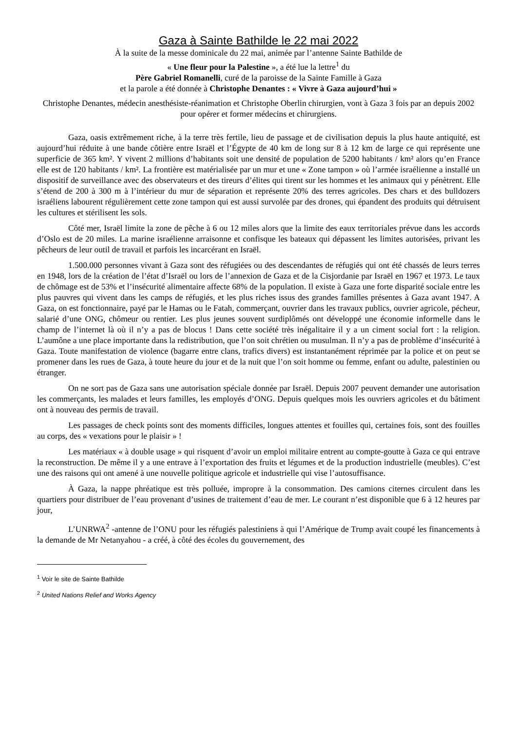Gaza à Sainte Bathilde le 22 mai 2022
À la suite de la messe dominicale du 22 mai, animée par l’antenne Sainte Bathilde de
« Une fleur pour la Palestine », a été lue la lettre<sup>1</sup> du
Père Gabriel Romanelli, curé de la paroisse de la Sainte Famille à Gaza
et la parole a été donnée à Christophe Denantes : « Vivre à Gaza aujourd’hui »
Christophe Denantes, médecin anesthésiste-réanimation et Christophe Oberlin chirurgien, vont à Gaza 3 fois par an depuis 2002 pour opérer et former médecins et chirurgiens.
Gaza, oasis extrêmement riche, à la terre très fertile, lieu de passage et de civilisation depuis la plus haute antiquité, est aujourd’hui réduite à une bande côtière entre Israël et l’Égypte de 40 km de long sur 8 à 12 km de large ce qui représente une superficie de 365 km². Y vivent 2 millions d’habitants soit une densité de population de 5200 habitants / km² alors qu’en France elle est de 120 habitants / km². La frontière est matérialisée par un mur et une « Zone tampon » où l’armée israélienne a installé un dispositif de surveillance avec des observateurs et des tireurs d’élites qui tirent sur les hommes et les animaux qui y pénètrent. Elle s’étend de 200 à 300 m à l’intérieur du mur de séparation et représente 20% des terres agricoles. Des chars et des bulldozers israéliens labourent régulièrement cette zone tampon qui est aussi survolée par des drones, qui épandent des produits qui détruisent les cultures et stérilisent les sols.
Côté mer, Israël limite la zone de pêche à 6 ou 12 miles alors que la limite des eaux territoriales prévue dans les accords d’Oslo est de 20 miles. La marine israélienne arraisonne et confisque les bateaux qui dépassent les limites autorisées, privant les pêcheurs de leur outil de travail et parfois les incarcérant en Israël.
1.500.000 personnes vivant à Gaza sont des réfugiées ou des descendantes de réfugiés qui ont été chassés de leurs terres en 1948, lors de la création de l’état d’Israël ou lors de l’annexion de Gaza et de la Cisjordanie par Israël en 1967 et 1973. Le taux de chômage est de 53% et l’insécurité alimentaire affecte 68% de la population. Il existe à Gaza une forte disparité sociale entre les plus pauvres qui vivent dans les camps de réfugiés, et les plus riches issus des grandes familles présentes à Gaza avant 1947. A Gaza, on est fonctionnaire, payé par le Hamas ou le Fatah, commerçant, ouvrier dans les travaux publics, ouvrier agricole, pécheur, salarié d’une ONG, chômeur ou rentier. Les plus jeunes souvent surdiplômés ont développé une économie informelle dans le champ de l’internet là où il n’y a pas de blocus ! Dans cette société très inégalitaire il y a un ciment social fort : la religion. L’aumône a une place importante dans la redistribution, que l’on soit chrétien ou musulman. Il n’y a pas de problème d’insécurité à Gaza. Toute manifestation de violence (bagarre entre clans, trafics divers) est instantanément réprimée par la police et on peut se promener dans les rues de Gaza, à toute heure du jour et de la nuit que l’on soit homme ou femme, enfant ou adulte, palestinien ou étranger.
On ne sort pas de Gaza sans une autorisation spéciale donnée par Israël. Depuis 2007 peuvent demander une autorisation les commerçants, les malades et leurs familles, les employés d’ONG. Depuis quelques mois les ouvriers agricoles et du bâtiment ont à nouveau des permis de travail.
Les passages de check points sont des moments difficiles, longues attentes et fouilles qui, certaines fois, sont des fouilles au corps, des « vexations pour le plaisir » !
Les matériaux « à double usage » qui risquent d’avoir un emploi militaire entrent au compte-goutte à Gaza ce qui entrave la reconstruction. De même il y a une entrave à l’exportation des fruits et légumes et de la production industrielle (meubles). C’est une des raisons qui ont amené à une nouvelle politique agricole et industrielle qui vise l’autosuffisance.
À Gaza, la nappe phréatique est très polluée, impropre à la consommation. Des camions citernes circulent dans les quartiers pour distribuer de l’eau provenant d’usines de traitement d’eau de mer. Le courant n’est disponible que 6 à 12 heures par jour,
L’UNRWA<sup>2</sup> -antenne de l’ONU pour les réfugiés palestiniens à qui l’Amérique de Trump avait coupé les financements à la demande de Mr Netanyahou - a créé, à côté des écoles du gouvernement, des
<sup>1</sup> Voir le site de Sainte Bathilde
<sup>2</sup> United Nations Relief and Works Agency